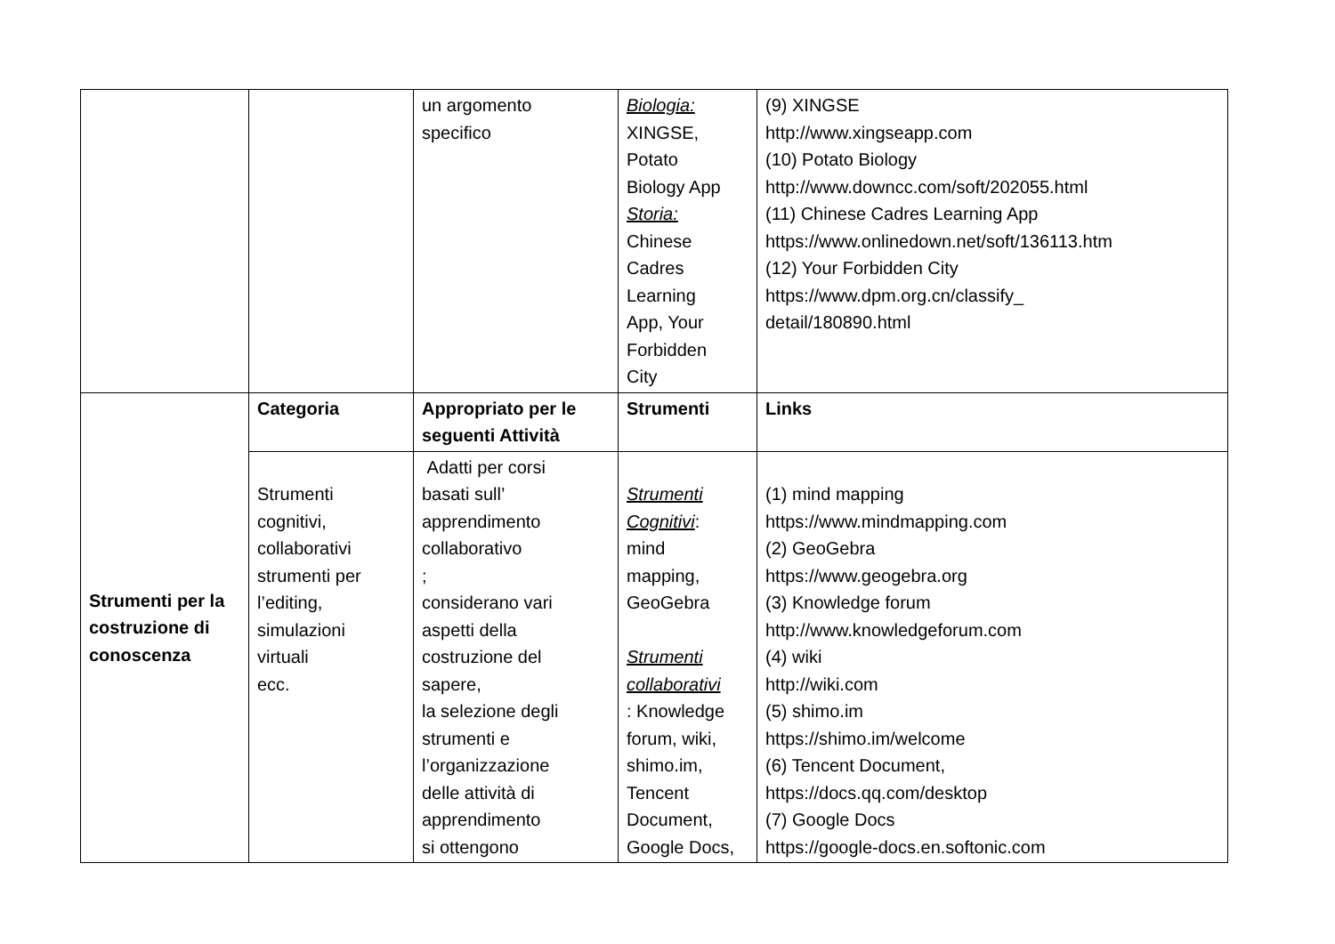| | | un argomento specifico | Biologia: XINGSE, Potato Biology App Storia: Chinese Cadres Learning App, Your Forbidden City | (9) XINGSE http://www.xingseapp.com (10) Potato Biology http://www.downcc.com/soft/202055.html (11) Chinese Cadres Learning App https://www.onlinedown.net/soft/136113.htm (12) Your Forbidden City https://www.dpm.org.cn/classify_ detail/180890.html |
| Strumenti per la costruzione di conoscenza | Categoria | Appropriato per le seguenti Attività | Strumenti | Links |
| | Strumenti cognitivi, collaborativi strumenti per l’editing, simulazioni virtuali ecc. | Adatti per corsi basati sull’ apprendimento collaborativo ; considerano vari aspetti della costruzione del sapere, la selezione degli strumenti e l’organizzazione delle attività di apprendimento si ottengono | Strumenti Cognitivi : mind mapping, GeoGebra Strumenti collaborativi : Knowledge forum, wiki, shimo.im, Tencent Document, Google Docs, | (1) mind mapping https://www.mindmapping.com (2) GeoGebra https://www.geogebra.org (3) Knowledge forum http://www.knowledgeforum.com (4) wiki http://wiki.com (5) shimo.im https://shimo.im/welcome (6) Tencent Document, https://docs.qq.com/desktop (7) Google Docs https://google-docs.en.softonic.com |